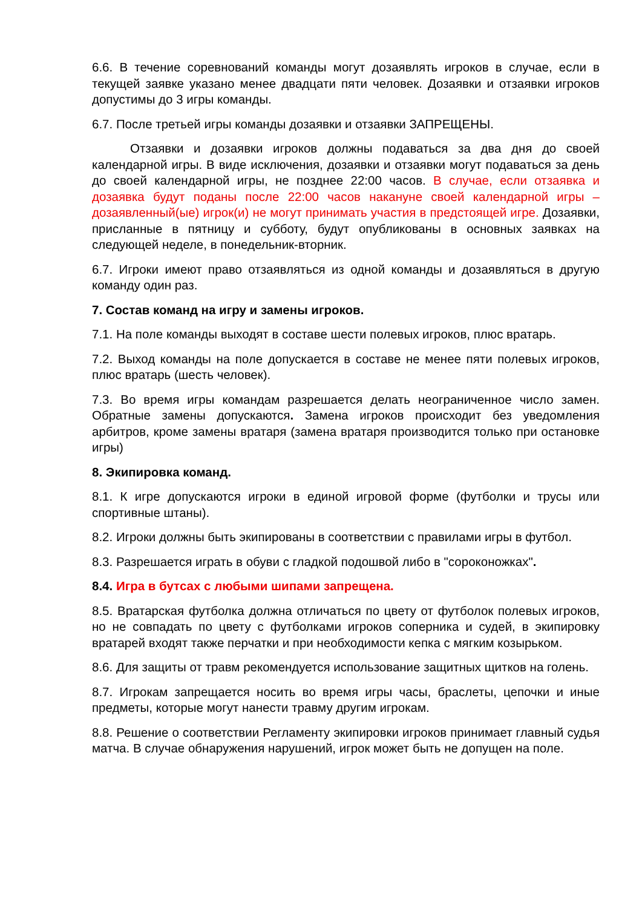6.6. В течение соревнований команды могут дозаявлять игроков в случае, если в текущей заявке указано менее двадцати пяти человек. Дозаявки и отзаявки игроков допустимы до 3 игры команды.
6.7. После третьей игры команды дозаявки и отзаявки ЗАПРЕЩЕНЫ.
Отзаявки и дозаявки игроков должны подаваться за два дня до своей календарной игры. В виде исключения, дозаявки и отзаявки могут подаваться за день до своей календарной игры, не позднее 22:00 часов. В случае, если отзаявка и дозаявка будут поданы после 22:00 часов накануне своей календарной игры – дозаявленный(ые) игрок(и) не могут принимать участия в предстоящей игре. Дозаявки, присланные в пятницу и субботу, будут опубликованы в основных заявках на следующей неделе, в понедельник-вторник.
6.7. Игроки имеют право отзаявляться из одной команды и дозаявляться в другую команду один раз.
7. Состав команд на игру и замены игроков.
7.1. На поле команды выходят в составе шести полевых игроков, плюс вратарь.
7.2. Выход команды на поле допускается в составе не менее пяти полевых игроков, плюс вратарь (шесть человек).
7.3. Во время игры командам разрешается делать неограниченное число замен. Обратные замены допускаются. Замена игроков происходит без уведомления арбитров, кроме замены вратаря (замена вратаря производится только при остановке игры)
8. Экипировка команд.
8.1. К игре допускаются игроки в единой игровой форме (футболки и трусы или спортивные штаны).
8.2. Игроки должны быть экипированы в соответствии с правилами игры в футбол.
8.3. Разрешается играть в обуви с гладкой подошвой либо в "сороконожках".
8.4. Игра в бутсах с любыми шипами запрещена.
8.5. Вратарская футболка должна отличаться по цвету от футболок полевых игроков, но не совпадать по цвету с футболками игроков соперника и судей, в экипировку вратарей входят также перчатки и при необходимости кепка с мягким козырьком.
8.6. Для защиты от травм рекомендуется использование защитных щитков на голень.
8.7. Игрокам запрещается носить во время игры часы, браслеты, цепочки и иные предметы, которые могут нанести травму другим игрокам.
8.8. Решение о соответствии Регламенту экипировки игроков принимает главный судья матча. В случае обнаружения нарушений, игрок может быть не допущен на поле.